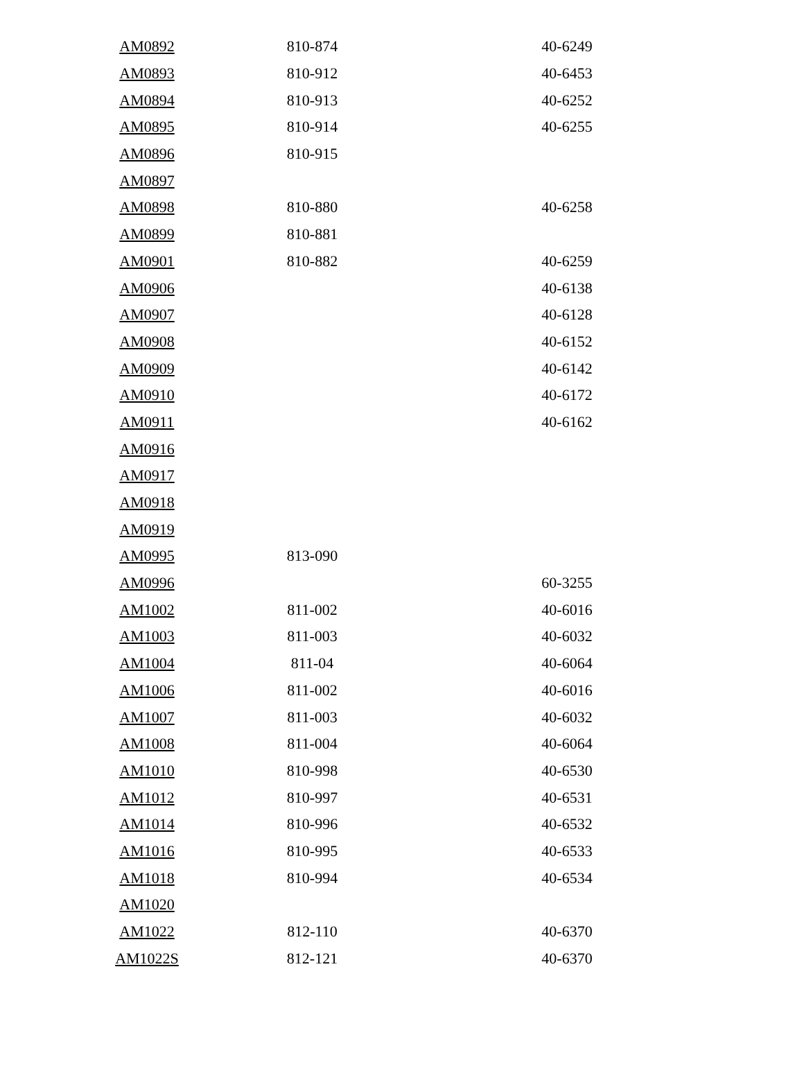| AM0892 | 810-874 | 40-6249 |
| AM0893 | 810-912 | 40-6453 |
| AM0894 | 810-913 | 40-6252 |
| AM0895 | 810-914 | 40-6255 |
| AM0896 | 810-915 | |
| AM0897 | | |
| AM0898 | 810-880 | 40-6258 |
| AM0899 | 810-881 | |
| AM0901 | 810-882 | 40-6259 |
| AM0906 | | 40-6138 |
| AM0907 | | 40-6128 |
| AM0908 | | 40-6152 |
| AM0909 | | 40-6142 |
| AM0910 | | 40-6172 |
| AM0911 | | 40-6162 |
| AM0916 | | |
| AM0917 | | |
| AM0918 | | |
| AM0919 | | |
| AM0995 | 813-090 | |
| AM0996 | | 60-3255 |
| AM1002 | 811-002 | 40-6016 |
| AM1003 | 811-003 | 40-6032 |
| AM1004 | 811-04 | 40-6064 |
| AM1006 | 811-002 | 40-6016 |
| AM1007 | 811-003 | 40-6032 |
| AM1008 | 811-004 | 40-6064 |
| AM1010 | 810-998 | 40-6530 |
| AM1012 | 810-997 | 40-6531 |
| AM1014 | 810-996 | 40-6532 |
| AM1016 | 810-995 | 40-6533 |
| AM1018 | 810-994 | 40-6534 |
| AM1020 | | |
| AM1022 | 812-110 | 40-6370 |
| AM1022S | 812-121 | 40-6370 |